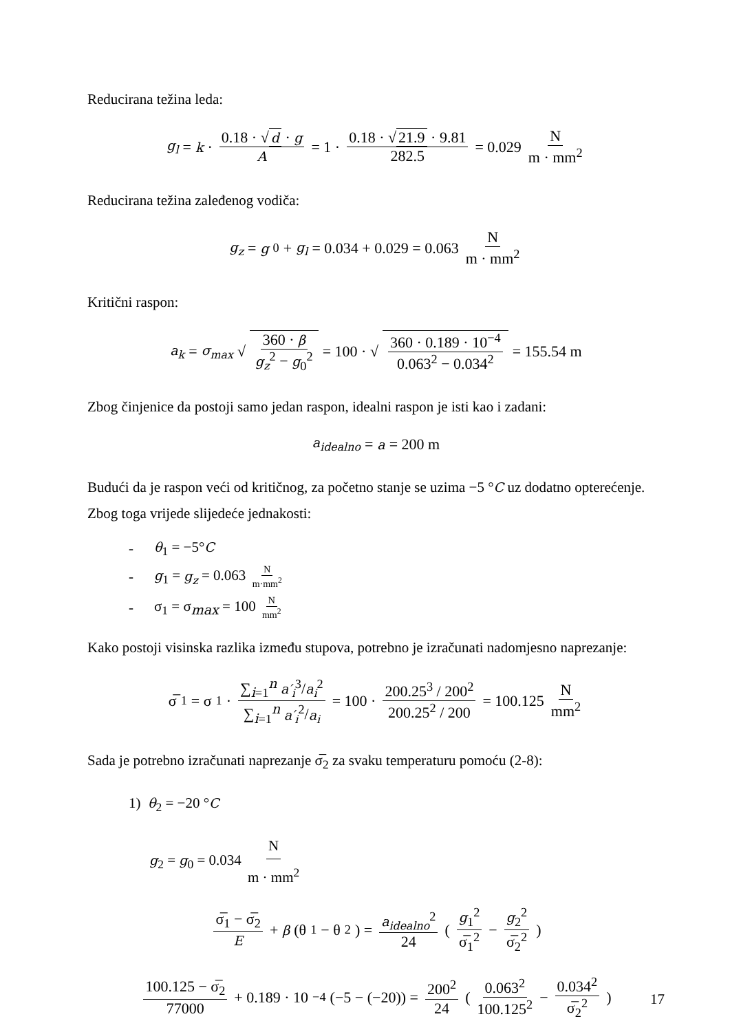Reducirana težina leda:
g<sub>l</sub> = k · 0.18 · √ d · g A = 1 · 0.18 · √ 21.9 · 9.81 282.5 = 0.029 N m · mm<sup>2</sup>
Reducirana težina zaleđenog vodiča:
g<sub>z</sub> = g<sub>0</sub> + g<sub>l</sub> = 0.034 + 0.029 = 0.063 N m · mm<sup>2</sup>
Kritični raspon:
a<sub>k</sub> = σ<sub>max</sub> √ 360 · β g<sub>z</sub><sup>2</sup> − g<sub>0</sub><sup>2</sup> = 100 · √ 360 · 0.189 · 10<sup>−4</sup> 0.063<sup>2</sup> − 0.034<sup>2</sup> = 155.54 m
Zbog činjenice da postoji samo jedan raspon, idealni raspon je isti kao i zadani:
a<sub>idealno</sub> = a = 200 m
Budući da je raspon veći od kritičnog, za početno stanje se uzima −5 °C uz dodatno opterećenje. Zbog toga vrijede slijedeće jednakosti:
- θ<sub>1</sub> = −5°C
- g<sub>1</sub> = g<sub>z</sub> = 0.063 N m·mm<sup>2</sup>
- σ<sub>1</sub> = σ<sub>max</sub> = 100 N mm<sup>2</sup>
Kako postoji visinska razlika između stupova, potrebno je izračunati nadomjesno naprezanje:
σ̅<sub>1</sub> = σ<sub>1</sub> · ∑<sub>i=1</sub><sup>n</sup> a′<sub>i</sub><sup>3</sup>/a<sub>i</sub><sup>2</sup> ∑<sub>i=1</sub><sup>n</sup> a′<sub>i</sub><sup>2</sup>/a<sub>i</sub> = 100 · 200.25<sup>3</sup> / 200<sup>2</sup> 200.25<sup>2</sup> / 200 = 100.125 N mm<sup>2</sup>
Sada je potrebno izračunati naprezanje σ̅<sub>2</sub> za svaku temperaturu pomoću (2-8):
1) θ<sub>2</sub> = −20 °C
g<sub>2</sub> = g<sub>0</sub> = 0.034 N m · mm<sup>2</sup>
σ̅<sub>1</sub> − σ̅<sub>2</sub> E + β (θ<sub>1</sub> − θ<sub>2</sub>) = a<sub>idealno</sub><sup>2</sup> 24 ( g<sub>1</sub><sup>2</sup> σ̅<sub>1</sub><sup>2</sup> − g<sub>2</sub><sup>2</sup> σ̅<sub>2</sub><sup>2</sup> )
100.125 − σ̅<sub>2</sub> 77000 + 0.189 · 10<sup>−4</sup>(−5 − (−20)) = 200<sup>2</sup> 24 ( 0.063<sup>2</sup> 100.125<sup>2</sup> − 0.034<sup>2</sup> σ̅<sub>2</sub><sup>2</sup> )
17